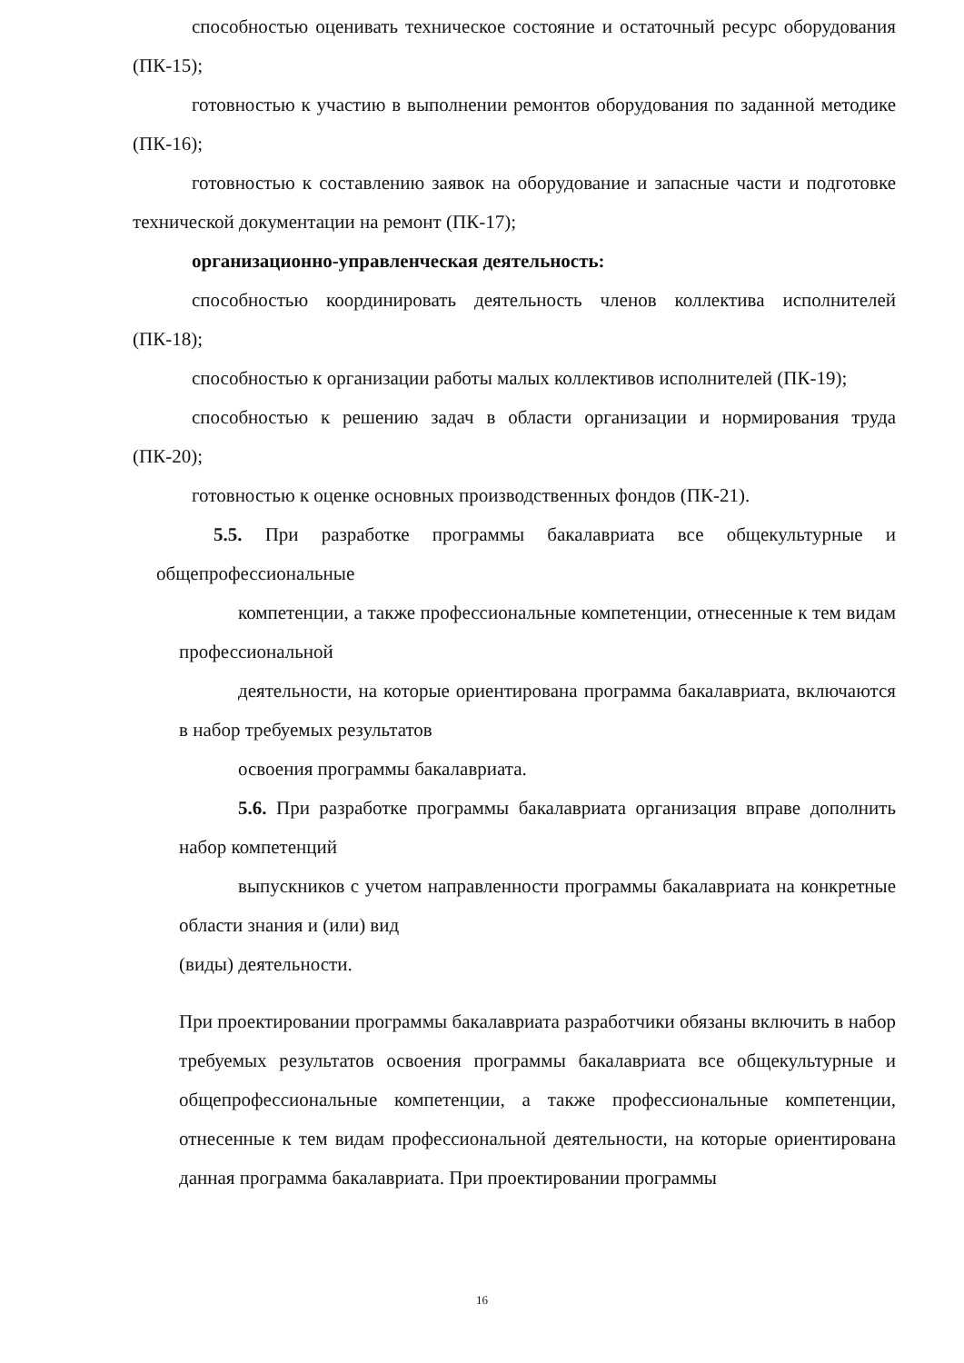способностью оценивать техническое состояние и остаточный ресурс оборудования (ПК-15);
готовностью к участию в выполнении ремонтов оборудования по заданной методике (ПК-16);
готовностью к составлению заявок на оборудование и запасные части и подготовке технической документации на ремонт (ПК-17);
организационно-управленческая деятельность:
способностью координировать деятельность членов коллектива исполнителей (ПК-18);
способностью к организации работы малых коллективов исполнителей (ПК-19);
способностью к решению задач в области организации и нормирования труда (ПК-20);
готовностью к оценке основных производственных фондов (ПК-21).
5.5. При разработке программы бакалавриата все общекультурные и общепрофессиональные
компетенции, а также профессиональные компетенции, отнесенные к тем видам профессиональной
деятельности, на которые ориентирована программа бакалавриата, включаются в набор требуемых результатов
освоения программы бакалавриата.
5.6. При разработке программы бакалавриата организация вправе дополнить набор компетенций
выпускников с учетом направленности программы бакалавриата на конкретные области знания и (или) вид
(виды) деятельности.
При проектировании программы бакалавриата разработчики обязаны включить в набор требуемых результатов освоения программы бакалавриата все общекультурные и общепрофессиональные компетенции, а также профессиональные компетенции, отнесенные к тем видам профессиональной деятельности, на которые ориентирована данная программа бакалавриата. При проектировании программы
16